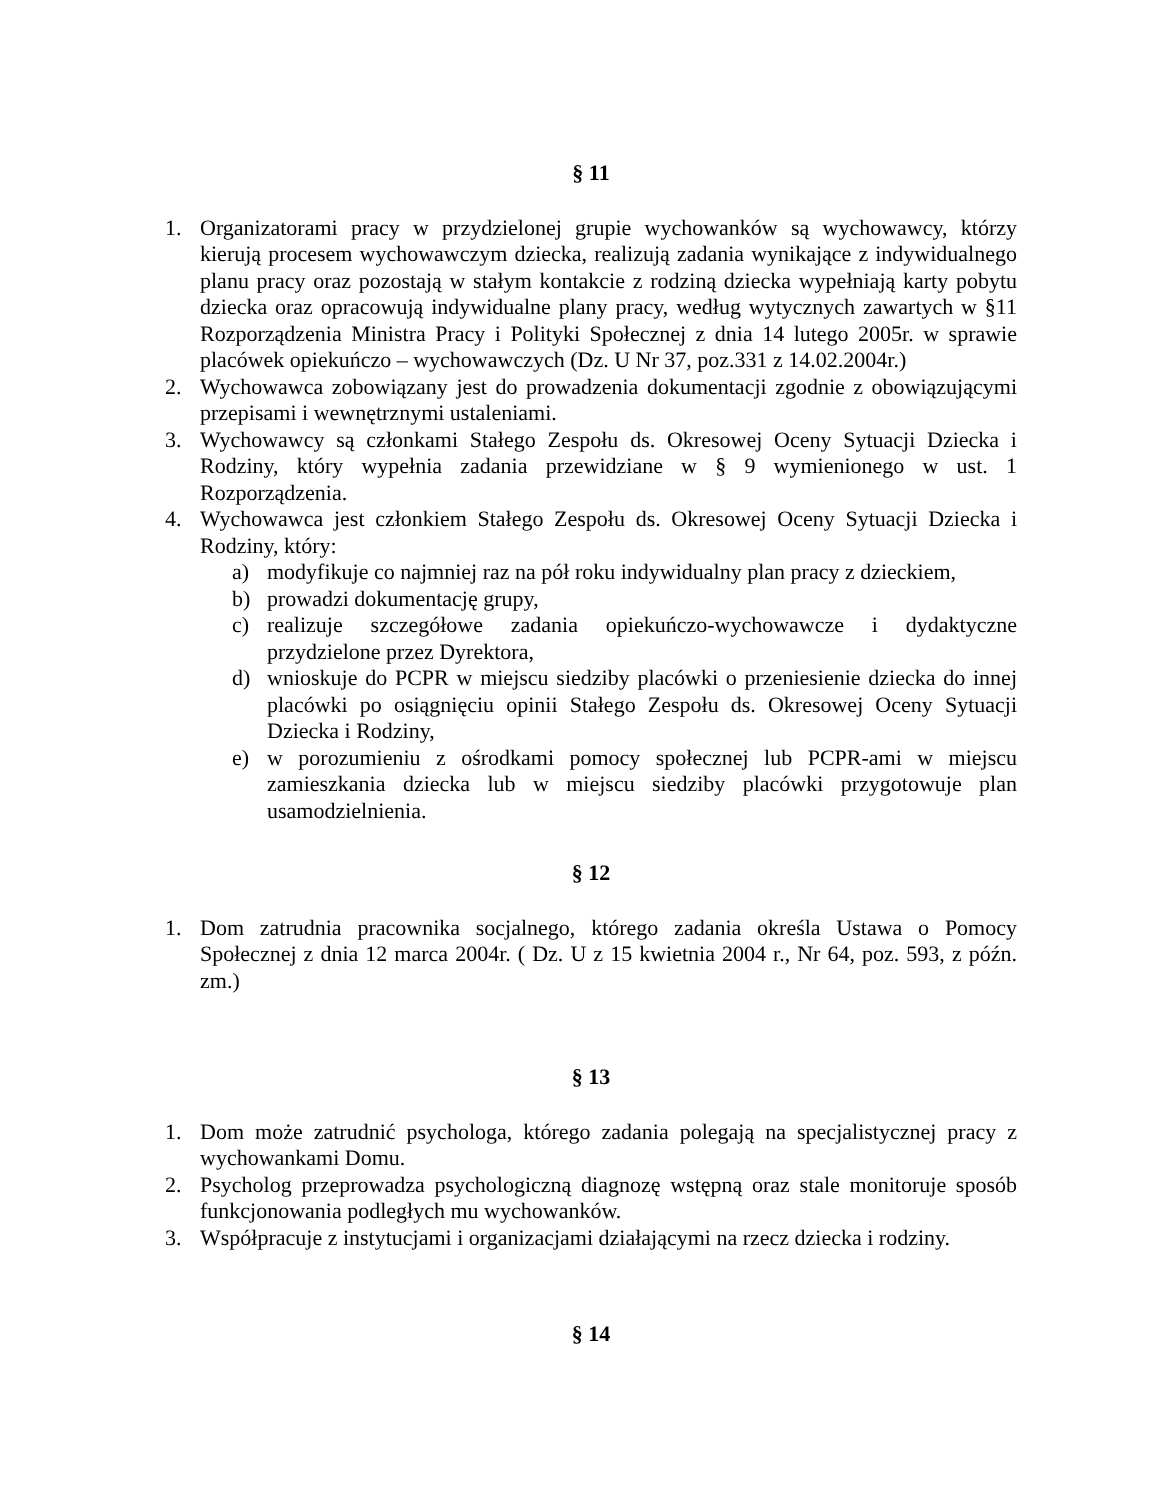§ 11
1. Organizatorami pracy w przydzielonej grupie wychowanków są wychowawcy, którzy kierują procesem wychowawczym dziecka, realizują zadania wynikające z indywidualnego planu pracy oraz pozostają w stałym kontakcie z rodziną dziecka wypełniają karty pobytu dziecka oraz opracowują indywidualne plany pracy, według wytycznych zawartych w §11 Rozporządzenia Ministra Pracy i Polityki Społecznej z dnia 14 lutego 2005r. w sprawie placówek opiekuńczo – wychowawczych (Dz. U Nr 37, poz.331 z 14.02.2004r.)
2. Wychowawca zobowiązany jest do prowadzenia dokumentacji zgodnie z obowiązującymi przepisami i wewnętrznymi ustaleniami.
3. Wychowawcy są członkami Stałego Zespołu ds. Okresowej Oceny Sytuacji Dziecka i Rodziny, który wypełnia zadania przewidziane w § 9 wymienionego w ust. 1 Rozporządzenia.
4. Wychowawca jest członkiem Stałego Zespołu ds. Okresowej Oceny Sytuacji Dziecka i Rodziny, który:
a) modyfikuje co najmniej raz na pół roku indywidualny plan pracy z dzieckiem,
b) prowadzi dokumentację grupy,
c) realizuje szczegółowe zadania opiekuńczo-wychowawcze i dydaktyczne przydzielone przez Dyrektora,
d) wnioskuje do PCPR w miejscu siedziby placówki o przeniesienie dziecka do innej placówki po osiągnięciu opinii Stałego Zespołu ds. Okresowej Oceny Sytuacji Dziecka i Rodziny,
e) w porozumieniu z ośrodkami pomocy społecznej lub PCPR-ami w miejscu zamieszkania dziecka lub w miejscu siedziby placówki przygotowuje plan usamodzielnienia.
§ 12
1. Dom zatrudnia pracownika socjalnego, którego zadania określa Ustawa o Pomocy Społecznej z dnia 12 marca 2004r. ( Dz. U z 15 kwietnia 2004 r., Nr 64, poz. 593, z późn. zm.)
§ 13
1. Dom może zatrudnić psychologa, którego zadania polegają na specjalistycznej pracy z wychowankami Domu.
2. Psycholog przeprowadza psychologiczną diagnozę wstępną oraz stale monitoruje sposób funkcjonowania podległych mu wychowanków.
3. Współpracuje z instytucjami i organizacjami działającymi na rzecz dziecka i rodziny.
§ 14